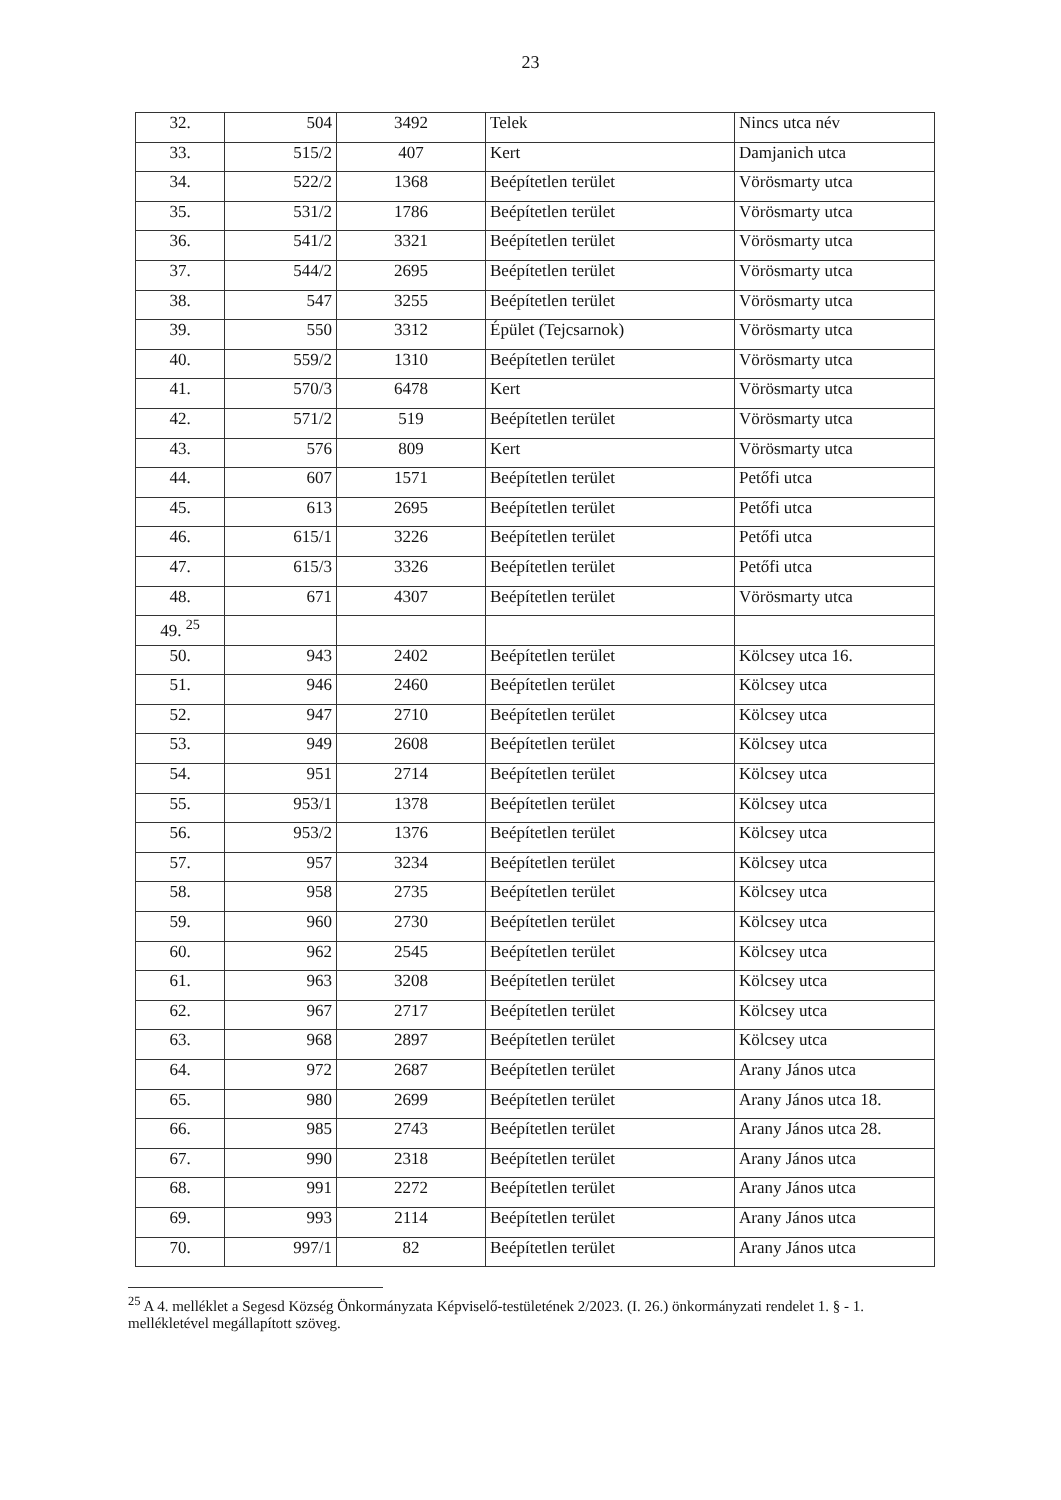23
| 32. | 504 | 3492 | Telek | Nincs utca név |
| 33. | 515/2 | 407 | Kert | Damjanich utca |
| 34. | 522/2 | 1368 | Beépítetlen terület | Vörösmarty utca |
| 35. | 531/2 | 1786 | Beépítetlen terület | Vörösmarty utca |
| 36. | 541/2 | 3321 | Beépítetlen terület | Vörösmarty utca |
| 37. | 544/2 | 2695 | Beépítetlen terület | Vörösmarty utca |
| 38. | 547 | 3255 | Beépítetlen terület | Vörösmarty utca |
| 39. | 550 | 3312 | Épület (Tejcsarnok) | Vörösmarty utca |
| 40. | 559/2 | 1310 | Beépítetlen terület | Vörösmarty utca |
| 41. | 570/3 | 6478 | Kert | Vörösmarty utca |
| 42. | 571/2 | 519 | Beépítetlen terület | Vörösmarty utca |
| 43. | 576 | 809 | Kert | Vörösmarty utca |
| 44. | 607 | 1571 | Beépítetlen terület | Petőfi utca |
| 45. | 613 | 2695 | Beépítetlen terület | Petőfi utca |
| 46. | 615/1 | 3226 | Beépítetlen terület | Petőfi utca |
| 47. | 615/3 | 3326 | Beépítetlen terület | Petőfi utca |
| 48. | 671 | 4307 | Beépítetlen terület | Vörösmarty utca |
| 49. <sup>25</sup> | | | | |
| 50. | 943 | 2402 | Beépítetlen terület | Kölcsey utca 16. |
| 51. | 946 | 2460 | Beépítetlen terület | Kölcsey utca |
| 52. | 947 | 2710 | Beépítetlen terület | Kölcsey utca |
| 53. | 949 | 2608 | Beépítetlen terület | Kölcsey utca |
| 54. | 951 | 2714 | Beépítetlen terület | Kölcsey utca |
| 55. | 953/1 | 1378 | Beépítetlen terület | Kölcsey utca |
| 56. | 953/2 | 1376 | Beépítetlen terület | Kölcsey utca |
| 57. | 957 | 3234 | Beépítetlen terület | Kölcsey utca |
| 58. | 958 | 2735 | Beépítetlen terület | Kölcsey utca |
| 59. | 960 | 2730 | Beépítetlen terület | Kölcsey utca |
| 60. | 962 | 2545 | Beépítetlen terület | Kölcsey utca |
| 61. | 963 | 3208 | Beépítetlen terület | Kölcsey utca |
| 62. | 967 | 2717 | Beépítetlen terület | Kölcsey utca |
| 63. | 968 | 2897 | Beépítetlen terület | Kölcsey utca |
| 64. | 972 | 2687 | Beépítetlen terület | Arany János utca |
| 65. | 980 | 2699 | Beépítetlen terület | Arany János utca 18. |
| 66. | 985 | 2743 | Beépítetlen terület | Arany János utca 28. |
| 67. | 990 | 2318 | Beépítetlen terület | Arany János utca |
| 68. | 991 | 2272 | Beépítetlen terület | Arany János utca |
| 69. | 993 | 2114 | Beépítetlen terület | Arany János utca |
| 70. | 997/1 | 82 | Beépítetlen terület | Arany János utca |
<sup>25</sup> A 4. melléklet a Segesd Község Önkormányzata Képviselő-testületének 2/2023. (I. 26.) önkormányzati rendelet 1. § - 1. mellékletével megállapított szöveg.